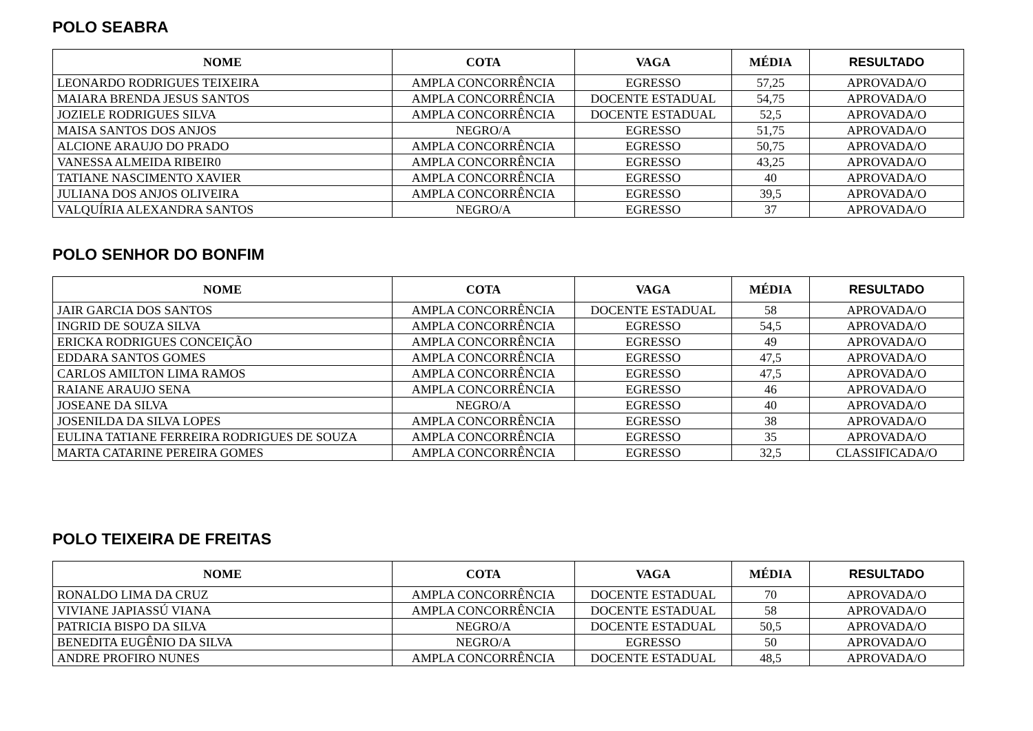POLO SEABRA
| NOME | COTA | VAGA | MÉDIA | RESULTADO |
| --- | --- | --- | --- | --- |
| LEONARDO RODRIGUES TEIXEIRA | AMPLA CONCORRÊNCIA | EGRESSO | 57,25 | APROVADA/O |
| MAIARA BRENDA JESUS SANTOS | AMPLA CONCORRÊNCIA | DOCENTE ESTADUAL | 54,75 | APROVADA/O |
| JOZIELE RODRIGUES SILVA | AMPLA CONCORRÊNCIA | DOCENTE ESTADUAL | 52,5 | APROVADA/O |
| MAISA SANTOS DOS ANJOS | NEGRO/A | EGRESSO | 51,75 | APROVADA/O |
| ALCIONE ARAUJO DO PRADO | AMPLA CONCORRÊNCIA | EGRESSO | 50,75 | APROVADA/O |
| VANESSA ALMEIDA RIBEIR0 | AMPLA CONCORRÊNCIA | EGRESSO | 43,25 | APROVADA/O |
| TATIANE NASCIMENTO XAVIER | AMPLA CONCORRÊNCIA | EGRESSO | 40 | APROVADA/O |
| JULIANA DOS ANJOS OLIVEIRA | AMPLA CONCORRÊNCIA | EGRESSO | 39,5 | APROVADA/O |
| VALQUÍRIA ALEXANDRA SANTOS | NEGRO/A | EGRESSO | 37 | APROVADA/O |
POLO SENHOR DO BONFIM
| NOME | COTA | VAGA | MÉDIA | RESULTADO |
| --- | --- | --- | --- | --- |
| JAIR GARCIA DOS SANTOS | AMPLA CONCORRÊNCIA | DOCENTE ESTADUAL | 58 | APROVADA/O |
| INGRID DE SOUZA SILVA | AMPLA CONCORRÊNCIA | EGRESSO | 54,5 | APROVADA/O |
| ERICKA RODRIGUES CONCEIÇÃO | AMPLA CONCORRÊNCIA | EGRESSO | 49 | APROVADA/O |
| EDDARA SANTOS GOMES | AMPLA CONCORRÊNCIA | EGRESSO | 47,5 | APROVADA/O |
| CARLOS AMILTON LIMA RAMOS | AMPLA CONCORRÊNCIA | EGRESSO | 47,5 | APROVADA/O |
| RAIANE ARAUJO SENA | AMPLA CONCORRÊNCIA | EGRESSO | 46 | APROVADA/O |
| JOSEANE DA SILVA | NEGRO/A | EGRESSO | 40 | APROVADA/O |
| JOSENILDA DA SILVA LOPES | AMPLA CONCORRÊNCIA | EGRESSO | 38 | APROVADA/O |
| EULINA TATIANE FERREIRA RODRIGUES DE SOUZA | AMPLA CONCORRÊNCIA | EGRESSO | 35 | APROVADA/O |
| MARTA CATARINE PEREIRA GOMES | AMPLA CONCORRÊNCIA | EGRESSO | 32,5 | CLASSIFICADA/O |
POLO TEIXEIRA DE FREITAS
| NOME | COTA | VAGA | MÉDIA | RESULTADO |
| --- | --- | --- | --- | --- |
| RONALDO LIMA DA CRUZ | AMPLA CONCORRÊNCIA | DOCENTE ESTADUAL | 70 | APROVADA/O |
| VIVIANE JAPIASSÚ VIANA | AMPLA CONCORRÊNCIA | DOCENTE ESTADUAL | 58 | APROVADA/O |
| PATRICIA BISPO DA SILVA | NEGRO/A | DOCENTE ESTADUAL | 50,5 | APROVADA/O |
| BENEDITA EUGÊNIO DA SILVA | NEGRO/A | EGRESSO | 50 | APROVADA/O |
| ANDRE PROFIRO NUNES | AMPLA CONCORRÊNCIA | DOCENTE ESTADUAL | 48,5 | APROVADA/O |